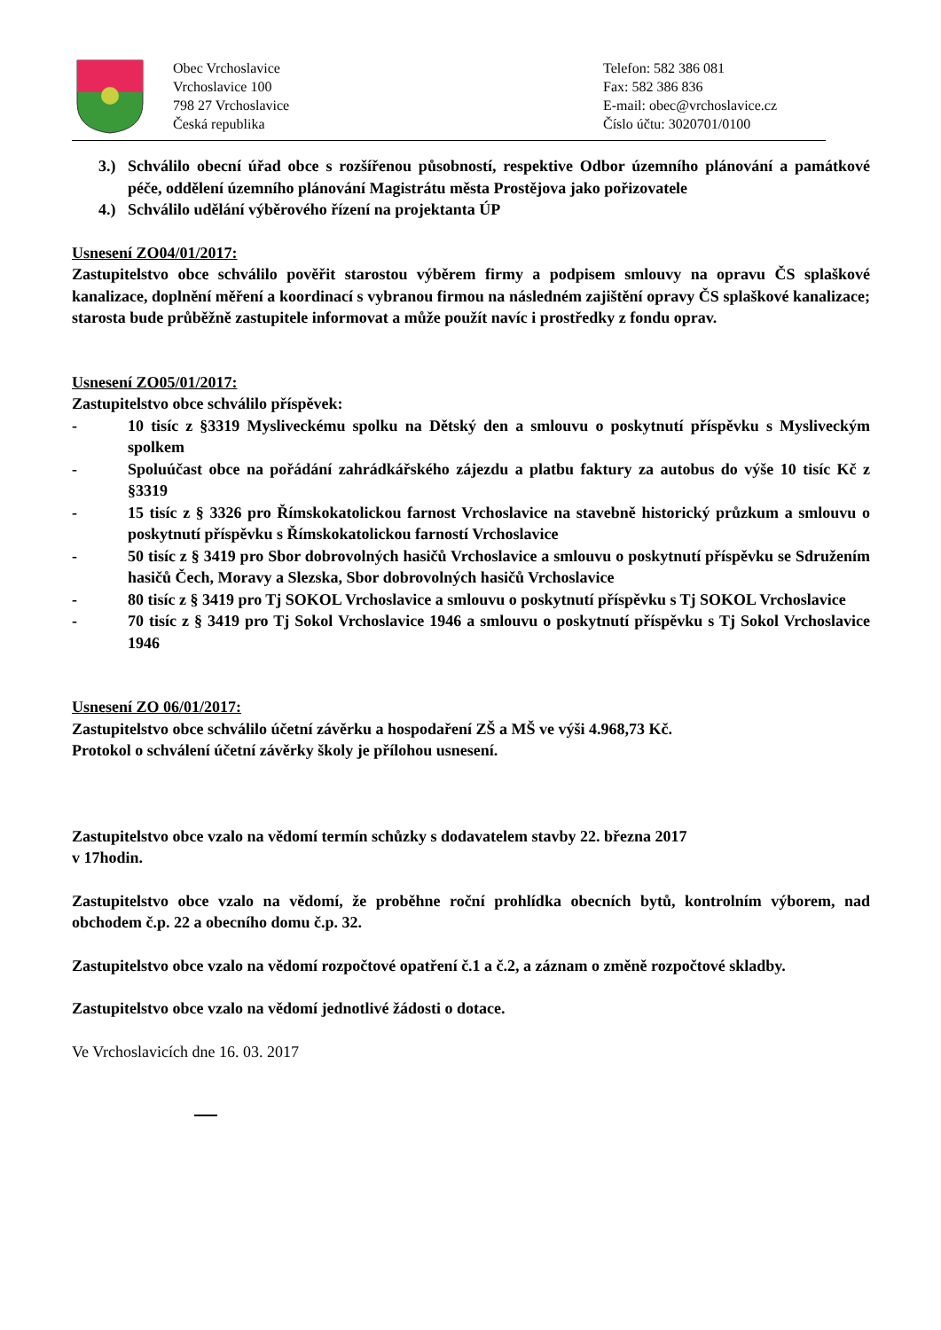Obec Vrchoslavice
Vrchoslavice 100
798 27 Vrchoslavice
Česká republika
Telefon: 582 386 081
Fax: 582 386 836
E-mail: obec@vrchoslavice.cz
Číslo účtu: 3020701/0100
3.) Schválilo obecní úřad obce s rozšířenou působností, respektive Odbor územního plánování a památkové péče, oddělení územního plánování Magistrátu města Prostějova jako pořizovatele
4.) Schválilo udělání výběrového řízení na projektanta ÚP
Usnesení ZO04/01/2017:
Zastupitelstvo obce schválilo pověřit starostou výběrem firmy a podpisem smlouvy na opravu ČS splaškové kanalizace, doplnění měření a koordinací s vybranou firmou na následném zajištění opravy ČS splaškové kanalizace; starosta bude průběžně zastupitele informovat a může použít navíc i prostředky z fondu oprav.
Usnesení ZO05/01/2017:
Zastupitelstvo obce schválilo příspěvek:
- 10 tisíc z §3319 Mysliveckému spolku na Dětský den a smlouvu o poskytnutí příspěvku s Mysliveckým spolkem
- Spoluúčast obce na pořádání zahrádkářského zájezdu a platbu faktury za autobus do výše 10 tisíc Kč z §3319
- 15 tisíc z § 3326 pro Římskokatolickou farnost Vrchoslavice na stavebně historický průzkum a smlouvu o poskytnutí příspěvku s Římskokatolickou farností Vrchoslavice
- 50 tisíc z § 3419 pro Sbor dobrovolných hasičů Vrchoslavice a smlouvu o poskytnutí příspěvku se Sdružením hasičů Čech, Moravy a Slezska, Sbor dobrovolných hasičů Vrchoslavice
- 80 tisíc z § 3419 pro Tj SOKOL Vrchoslavice a smlouvu o poskytnutí příspěvku s Tj SOKOL Vrchoslavice
- 70 tisíc z § 3419 pro Tj Sokol Vrchoslavice 1946 a smlouvu o poskytnutí příspěvku s Tj Sokol Vrchoslavice 1946
Usnesení ZO 06/01/2017:
Zastupitelstvo obce schválilo účetní závěrku a hospodaření ZŠ a MŠ ve výši 4.968,73 Kč.
Protokol o schválení účetní závěrky školy je přílohou usnesení.
Zastupitelstvo obce vzalo na vědomí termín schůzky s dodavatelem stavby 22. března 2017
v 17hodin.
Zastupitelstvo obce vzalo na vědomí, že proběhne roční prohlídka obecních bytů, kontrolním výborem, nad obchodem č.p. 22 a obecního domu č.p. 32.
Zastupitelstvo obce vzalo na vědomí rozpočtové opatření č.1 a č.2, a záznam o změně rozpočtové skladby.
Zastupitelstvo obce vzalo na vědomí jednotlivé žádosti o dotace.
Ve Vrchoslavicích dne 16. 03. 2017